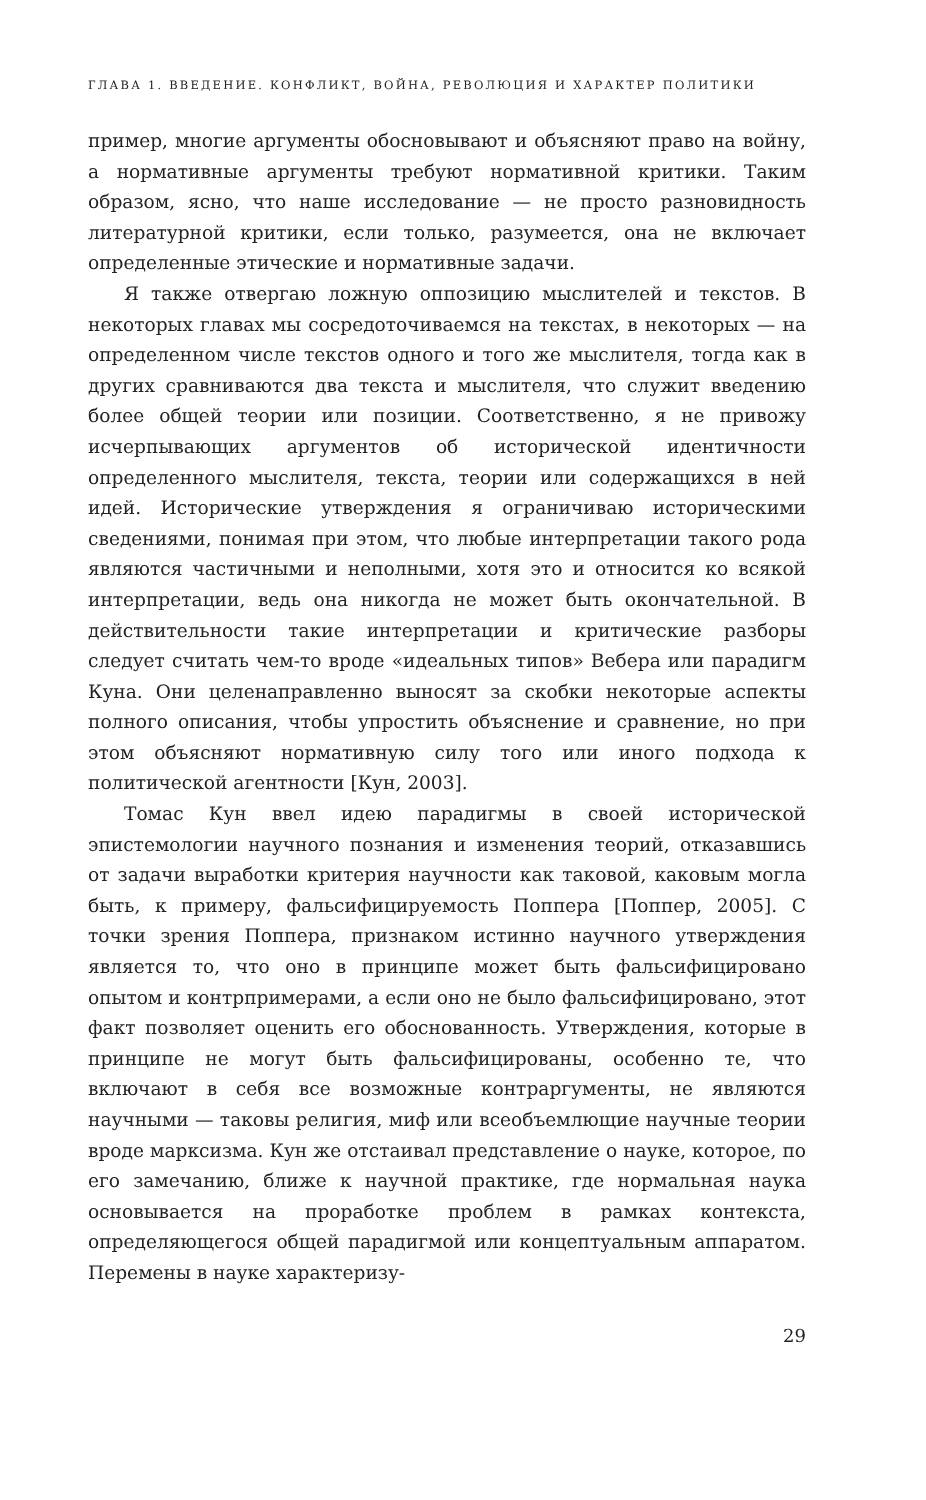ГЛАВА 1. ВВЕДЕНИЕ. КОНФЛИКТ, ВОЙНА, РЕВОЛЮЦИЯ И ХАРАКТЕР ПОЛИТИКИ
пример, многие аргументы обосновывают и объясняют право на войну, а нормативные аргументы требуют нормативной критики. Таким образом, ясно, что наше исследование — не просто разновидность литературной критики, если только, разумеется, она не включает определенные этические и нормативные задачи.
Я также отвергаю ложную оппозицию мыслителей и текстов. В некоторых главах мы сосредоточиваемся на текстах, в некоторых — на определенном числе текстов одного и того же мыслителя, тогда как в других сравниваются два текста и мыслителя, что служит введению более общей теории или позиции. Соответственно, я не привожу исчерпывающих аргументов об исторической идентичности определенного мыслителя, текста, теории или содержащихся в ней идей. Исторические утверждения я ограничиваю историческими сведениями, понимая при этом, что любые интерпретации такого рода являются частичными и неполными, хотя это и относится ко всякой интерпретации, ведь она никогда не может быть окончательной. В действительности такие интерпретации и критические разборы следует считать чем-то вроде «идеальных типов» Вебера или парадигм Куна. Они целенаправленно выносят за скобки некоторые аспекты полного описания, чтобы упростить объяснение и сравнение, но при этом объясняют нормативную силу того или иного подхода к политической агентности [Кун, 2003].
Томас Кун ввел идею парадигмы в своей исторической эпистемологии научного познания и изменения теорий, отказавшись от задачи выработки критерия научности как таковой, каковым могла быть, к примеру, фальсифицируемость Поппера [Поппер, 2005]. С точки зрения Поппера, признаком истинно научного утверждения является то, что оно в принципе может быть фальсифицировано опытом и контрпримерами, а если оно не было фальсифицировано, этот факт позволяет оценить его обоснованность. Утверждения, которые в принципе не могут быть фальсифицированы, особенно те, что включают в себя все возможные контраргументы, не являются научными — таковы религия, миф или всеобъемлющие научные теории вроде марксизма. Кун же отстаивал представление о науке, которое, по его замечанию, ближе к научной практике, где нормальная наука основывается на проработке проблем в рамках контекста, определяющегося общей парадигмой или концептуальным аппаратом. Перемены в науке характеризу-
29